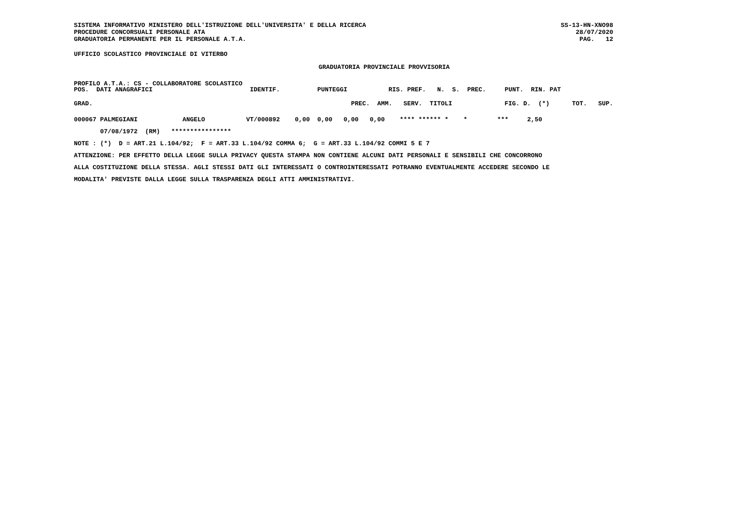SISTEMA INFORMATIVO MINISTERO DELL'ISTRUZIONE DELL'UNIVERSITA' E DELLA RICERCA
PROCEDURE CONCORSUALI PERSONALE ATA
GRADUATORIA PERMANENTE PER IL PERSONALE A.T.A.
SS-13-HN-XNO98
28/07/2020
PAG.   12
UFFICIO SCOLASTICO PROVINCIALE DI VITERBO
GRADUATORIA PROVINCIALE PROVVISORIA
PROFILO A.T.A.: CS - COLLABORATORE SCOLASTICO
POS.  DATI ANAGRAFICI                          IDENTIF.          PUNTEGGI           RIS. PREF.   N.  S.  PREC.     PUNT.  RIN. PAT
| GRAD. | PREC. AMM. SERV. TITOLI | FIG. D. (*) TOT. SUP. |
| --- | --- | --- |
000067 PALMEGIANI            ANGELO           VT/000892    0,00  0,00   0,00   0,00    **** ****** *    *        ***     2,50
       07/08/1972  (RM)   ****************
NOTE : (*)  D = ART.21 L.104/92;  F = ART.33 L.104/92 COMMA 6;  G = ART.33 L.104/92 COMMI 5 E 7
ATTENZIONE: PER EFFETTO DELLA LEGGE SULLA PRIVACY QUESTA STAMPA NON CONTIENE ALCUNI DATI PERSONALI E SENSIBILI CHE CONCORRONO
ALLA COSTITUZIONE DELLA STESSA. AGLI STESSI DATI GLI INTERESSATI O CONTROINTERESSATI POTRANNO EVENTUALMENTE ACCEDERE SECONDO LE
MODALITA' PREVISTE DALLA LEGGE SULLA TRASPARENZA DEGLI ATTI AMMINISTRATIVI.